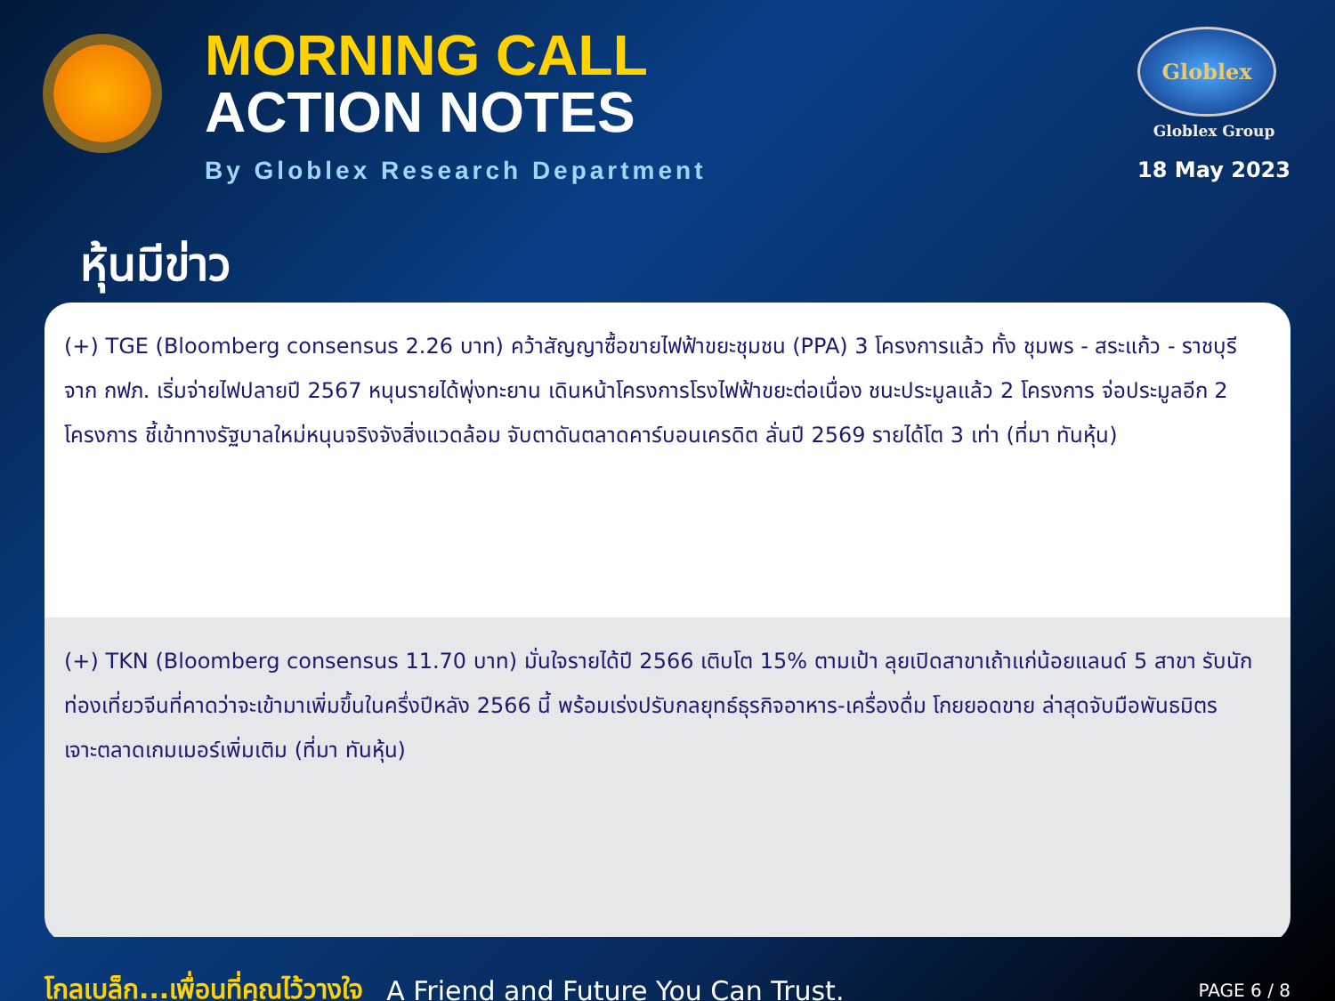MORNING CALL
ACTION NOTES
By Globlex Research Department
Globlex
Globlex Group
18 May 2023
หุ้นมีข่าว
(+) TGE (Bloomberg consensus 2.26 บาท) คว้าสัญญาซื้อขายไฟฟ้าขยะชุมชน (PPA) 3 โครงการแล้ว ทั้ง ชุมพร - สระแก้ว - ราชบุรี จาก กฟภ. เริ่มจ่ายไฟปลายปี 2567 หนุนรายได้พุ่งทะยาน เดินหน้าโครงการโรงไฟฟ้าขยะต่อเนื่อง ชนะประมูลแล้ว 2 โครงการ จ่อประมูลอีก 2 โครงการ ชี้เข้าทางรัฐบาลใหม่หนุนจริงจังสิ่งแวดล้อม จับตาดันตลาดคาร์บอนเครดิต ลั่นปี 2569 รายได้โต 3 เท่า (ที่มา ทันหุ้น)
(+) TKN (Bloomberg consensus 11.70 บาท) มั่นใจรายได้ปี 2566 เติบโต 15% ตามเป้า ลุยเปิดสาขาเถ้าแก่น้อยแลนด์ 5 สาขา รับนักท่องเที่ยวจีนที่คาดว่าจะเข้ามาเพิ่มขึ้นในครึ่งปีหลัง 2566 นี้ พร้อมเร่งปรับกลยุทธ์ธุรกิจอาหาร-เครื่องดื่ม โกยยอดขาย ล่าสุดจับมือพันธมิตร เจาะตลาดเกมเมอร์เพิ่มเติม (ที่มา ทันหุ้น)
โกลเบล็ก...เพื่อนที่คุณไว้วางใจ A Friend and Future You Can Trust. PAGE 6 / 8